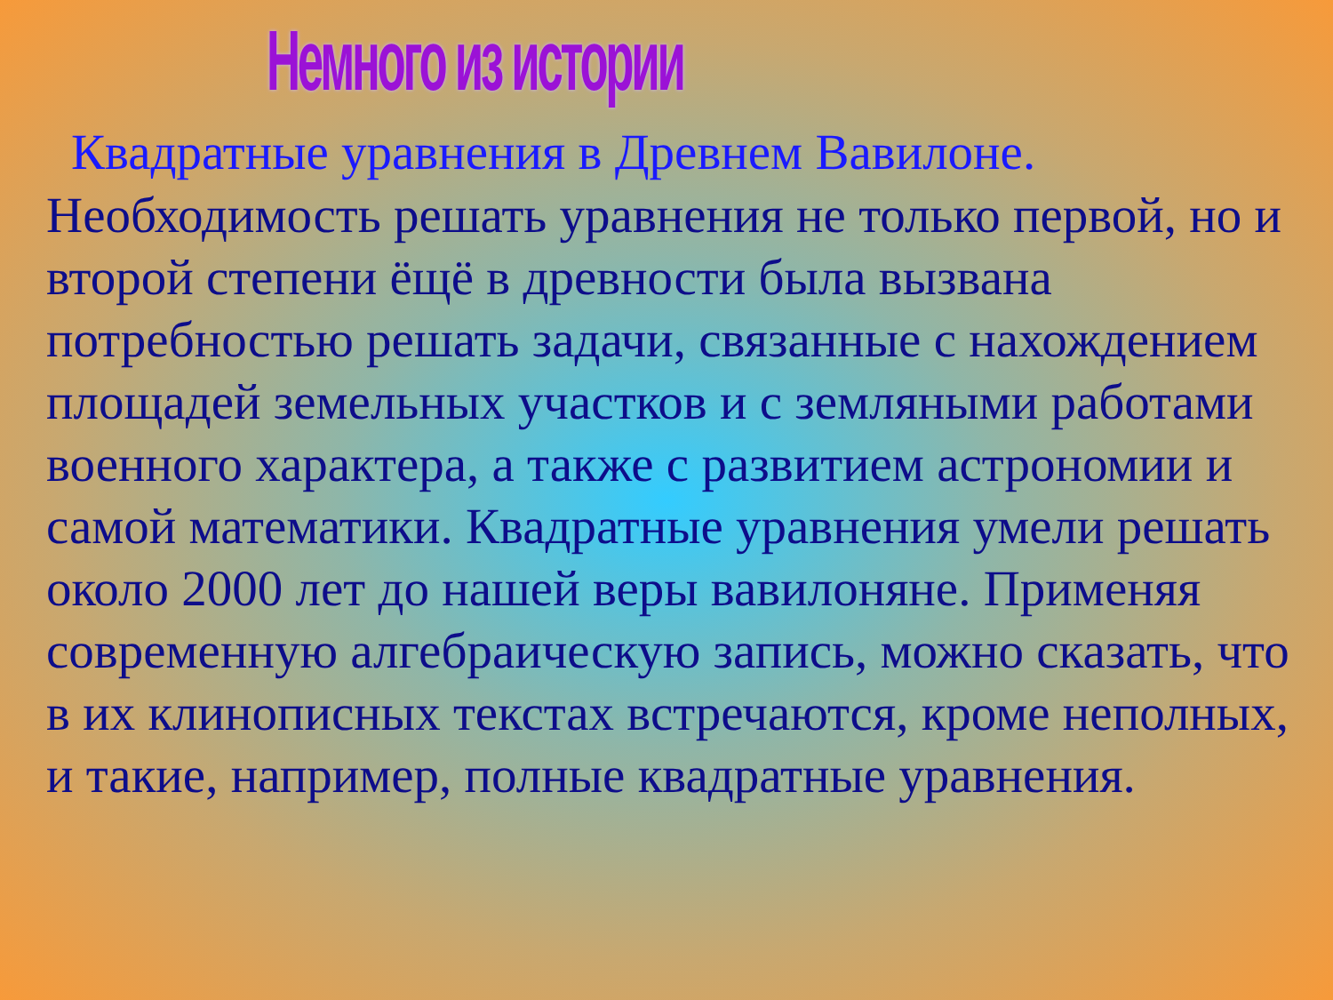Немного из истории
Квадратные уравнения в Древнем Вавилоне.
Необходимость решать уравнения не только первой, но и второй степени ёщё в древности была вызвана потребностью решать задачи, связанные с нахождением площадей земельных участков и с земляными работами военного характера, а также с развитием астрономии и самой математики. Квадратные уравнения умели решать около 2000 лет до нашей веры вавилоняне. Применяя современную алгебраическую запись, можно сказать, что в их клинописных текстах встречаются, кроме неполных, и такие, например, полные квадратные уравнения.